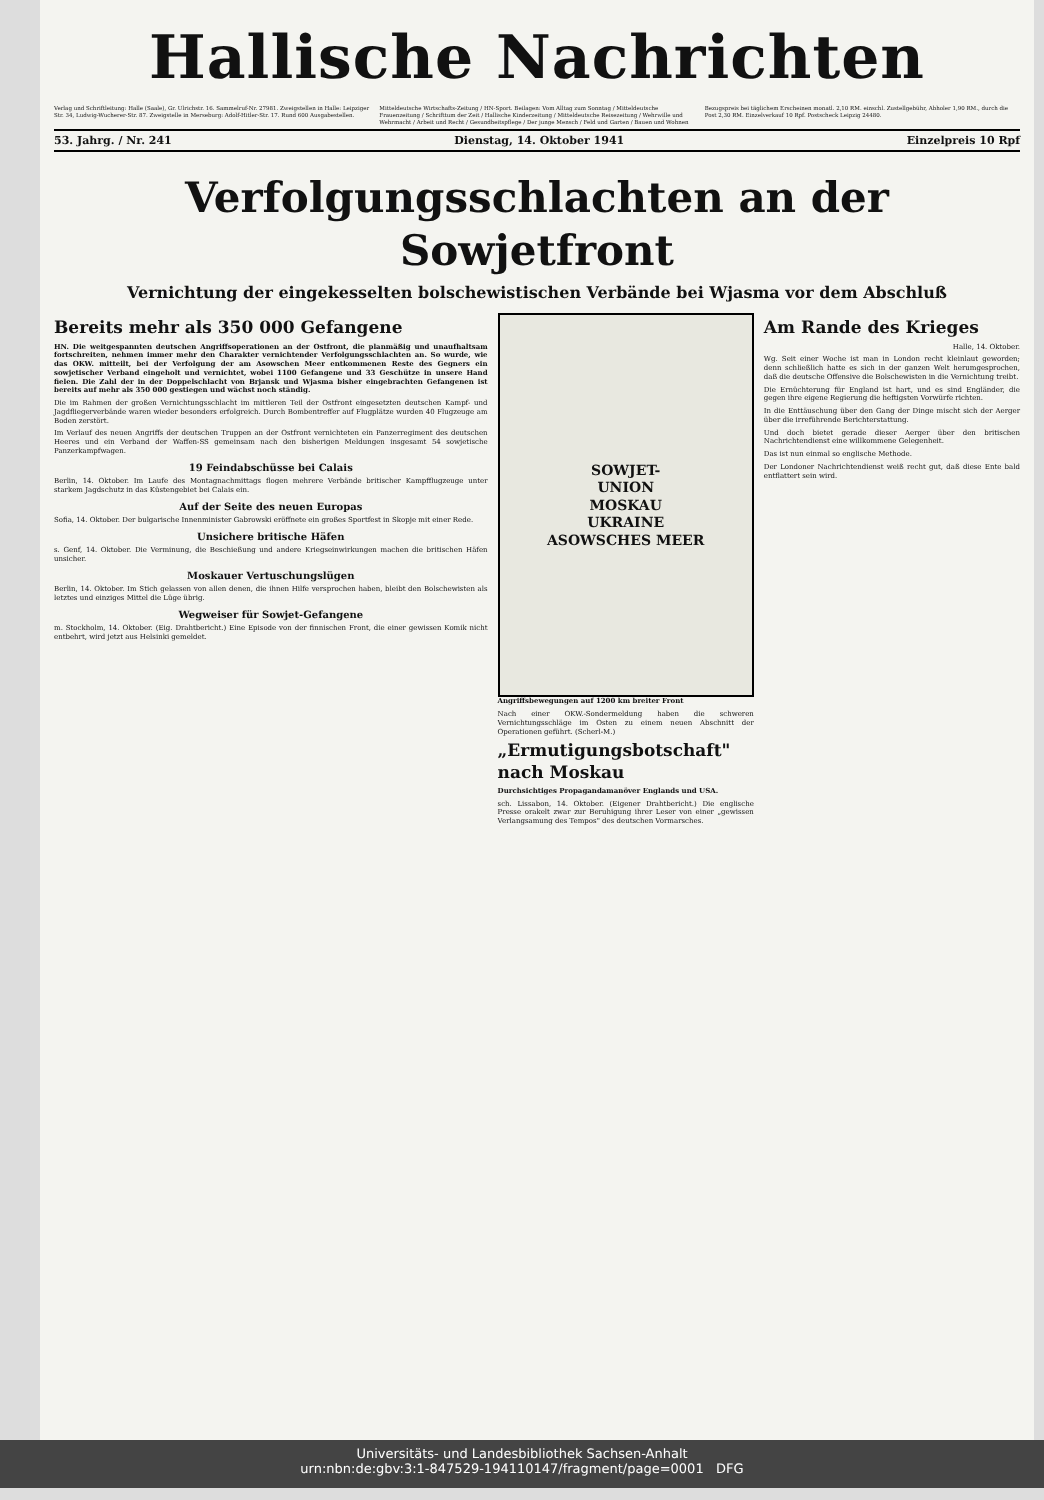Hallische Nachrichten
Verlag und Schriftleitung: Halle (Saale), Gr. Ulrichstr. 16. Sammelruf-Nr. 27981. Zweigstellen in Halle: Leipziger Str. 34, Ludwig-Wucherer-Str. 87. Zweigstelle in Merseburg: Adolf-Hitler-Str. 17. Rund 600 Ausgabestellen.
Mitteldeutsche Wirtschafts-Zeitung / HN-Sport. Beilagen: Vom Alltag zum Sonntag / Mitteldeutsche Frauenzeitung / Schrifttum der Zeit / Hallische Kinderzeitung / Mitteldeutsche Reisezeitung / Wehrwille und Wehrmacht / Arbeit und Recht / Gesundheitspflege / Der junge Mensch / Feld und Garten / Bauen und Wohnen
Bezugspreis bei täglichem Erscheinen monatl. 2,10 RM. einschl. Zustellgebühr, Abholer 1,90 RM., durch die Post 2,30 RM. Einzelverkauf 10 Rpf. Postscheck Leipzig 24480.
53. Jahrg. / Nr. 241 Dienstag, 14. Oktober 1941 Einzelpreis 10 Rpf
Verfolgungsschlachten an der Sowjetfront
Vernichtung der eingekesselten bolschewistischen Verbände bei Wjasma vor dem Abschluß
Bereits mehr als 350 000 Gefangene
HN. Die weitgespannten deutschen Angriffsoperationen an der Ostfront, die planmäßig und unaufhaltsam fortschreiten, nehmen immer mehr den Charakter vernichtender Verfolgungsschlachten an. So wurde, wie das OKW. mitteilt, bei der Verfolgung der am Asowschen Meer entkommenen Reste des Gegners ein sowjetischer Verband eingeholt und vernichtet, wobei 1100 Gefangene und 33 Geschütze in unsere Hand fielen. Die Zahl der in der Doppelschlacht von Brjansk und Wjasma bisher eingebrachten Gefangenen ist bereits auf mehr als 350 000 gestiegen und wächst noch ständig.
Die im Rahmen der großen Vernichtungsschlacht im mittleren Teil der Ostfront eingesetzten deutschen Kampf- und Jagdfliegerverbände waren wieder besonders erfolgreich. Durch Bombentreffer auf Flugplätze wurden 40 Flugzeuge am Boden zerstört.
Im Verlauf des neuen Angriffs der deutschen Truppen an der Ostfront vernichteten ein Panzerregiment des deutschen Heeres und ein Verband der Waffen-SS gemeinsam nach den bisherigen Meldungen insgesamt 54 sowjetische Panzerkampfwagen.
19 Feindabschüsse bei Calais
Berlin, 14. Oktober. Im Laufe des Montagnachmittags flogen mehrere Verbände britischer Kampfflugzeuge unter starkem Jagdschutz in das Küstengebiet bei Calais ein.
Auf der Seite des neuen Europas
Sofia, 14. Oktober. Der bulgarische Innenminister Gabrowski eröffnete ein großes Sportfest in Skopje mit einer Rede.
Unsichere britische Häfen
s. Genf, 14. Oktober. Die Verminung, die Beschießung und andere Kriegseinwirkungen machen die britischen Häfen unsicher.
Moskauer Vertuschungslügen
Berlin, 14. Oktober. Im Stich gelassen von allen denen, die ihnen Hilfe versprochen haben, bleibt den Bolschewisten als letztes und einziges Mittel die Lüge übrig.
Wegweiser für Sowjet-Gefangene
m. Stockholm, 14. Oktober. (Eig. Drahtbericht.) Eine Episode von der finnischen Front, die einer gewissen Komik nicht entbehrt, wird jetzt aus Helsinki gemeldet.
SOWJET-
UNION
MOSKAU
UKRAINE
ASOWSCHES MEER
Angriffsbewegungen auf 1200 km breiter Front
Nach einer OKW.-Sondermeldung haben die schweren Vernichtungsschläge im Osten zu einem neuen Abschnitt der Operationen geführt. (Scherl-M.)
„Ermutigungsbotschaft" nach Moskau
Durchsichtiges Propagandamanöver Englands und USA.
sch. Lissabon, 14. Oktober. (Eigener Drahtbericht.) Die englische Presse orakelt zwar zur Beruhigung ihrer Leser von einer „gewissen Verlangsamung des Tempos" des deutschen Vormarsches.
Am Rande des Krieges
Halle, 14. Oktober.
Wg. Seit einer Woche ist man in London recht kleinlaut geworden; denn schließlich hatte es sich in der ganzen Welt herumgesprochen, daß die deutsche Offensive die Bolschewisten in die Vernichtung treibt.
Die Ernüchterung für England ist hart, und es sind Engländer, die gegen ihre eigene Regierung die heftigsten Vorwürfe richten.
In die Enttäuschung über den Gang der Dinge mischt sich der Aerger über die irreführende Berichterstattung.
Und doch bietet gerade dieser Aerger über den britischen Nachrichtendienst eine willkommene Gelegenheit.
Das ist nun einmal so englische Methode.
Der Londoner Nachrichtendienst weiß recht gut, daß diese Ente bald entflattert sein wird.
Universitäts- und Landesbibliothek Sachsen-Anhalt
urn:nbn:de:gbv:3:1-847529-194110147/fragment/page=0001 DFG